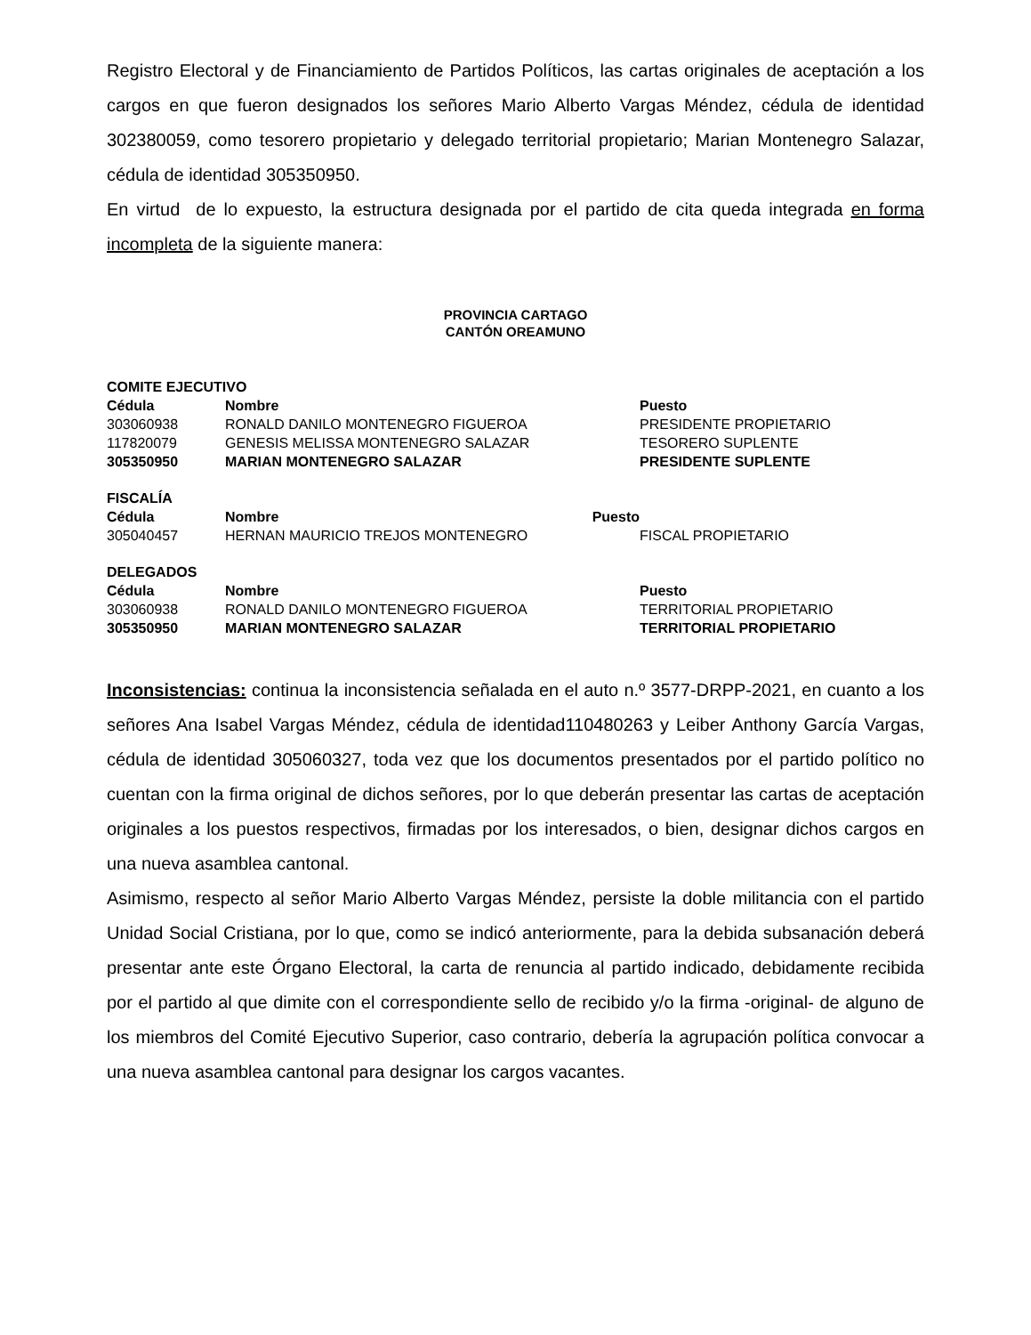Registro Electoral y de Financiamiento de Partidos Políticos, las cartas originales de aceptación a los cargos en que fueron designados los señores Mario Alberto Vargas Méndez, cédula de identidad 302380059, como tesorero propietario y delegado territorial propietario; Marian Montenegro Salazar, cédula de identidad 305350950.
En virtud de lo expuesto, la estructura designada por el partido de cita queda integrada en forma incompleta de la siguiente manera:
PROVINCIA CARTAGO
CANTÓN OREAMUNO
COMITE EJECUTIVO
| Cédula | Nombre | Puesto |
| --- | --- | --- |
| 303060938 | RONALD DANILO MONTENEGRO FIGUEROA | PRESIDENTE PROPIETARIO |
| 117820079 | GENESIS MELISSA MONTENEGRO SALAZAR | TESORERO SUPLENTE |
| 305350950 | MARIAN MONTENEGRO SALAZAR | PRESIDENTE SUPLENTE |
FISCALÍA
| Cédula | Nombre Puesto | |
| --- | --- | --- |
| 305040457 | HERNAN MAURICIO TREJOS MONTENEGRO | FISCAL PROPIETARIO |
DELEGADOS
| Cédula | Nombre | Puesto |
| --- | --- | --- |
| 303060938 | RONALD DANILO MONTENEGRO FIGUEROA | TERRITORIAL PROPIETARIO |
| 305350950 | MARIAN MONTENEGRO SALAZAR | TERRITORIAL PROPIETARIO |
Inconsistencias: continua la inconsistencia señalada en el auto n.º 3577-DRPP-2021, en cuanto a los señores Ana Isabel Vargas Méndez, cédula de identidad110480263 y Leiber Anthony García Vargas, cédula de identidad 305060327, toda vez que los documentos presentados por el partido político no cuentan con la firma original de dichos señores, por lo que deberán presentar las cartas de aceptación originales a los puestos respectivos, firmadas por los interesados, o bien, designar dichos cargos en una nueva asamblea cantonal.
Asimismo, respecto al señor Mario Alberto Vargas Méndez, persiste la doble militancia con el partido Unidad Social Cristiana, por lo que, como se indicó anteriormente, para la debida subsanación deberá presentar ante este Órgano Electoral, la carta de renuncia al partido indicado, debidamente recibida por el partido al que dimite con el correspondiente sello de recibido y/o la firma -original- de alguno de los miembros del Comité Ejecutivo Superior, caso contrario, debería la agrupación política convocar a una nueva asamblea cantonal para designar los cargos vacantes.